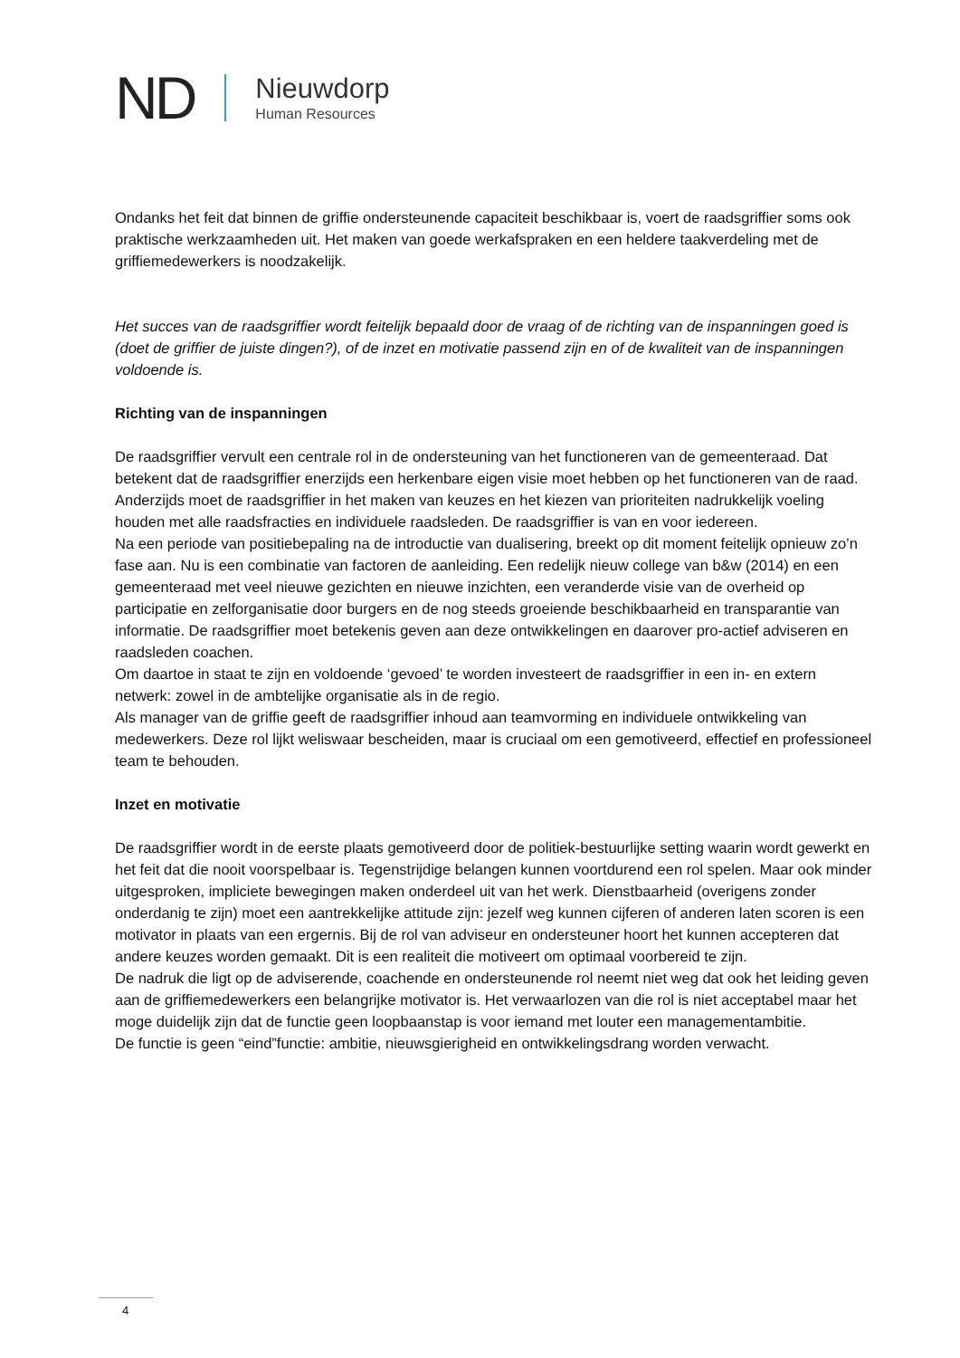ND
Nieuwdorp
Human Resources
Ondanks het feit dat binnen de griffie ondersteunende capaciteit beschikbaar is, voert de raadsgriffier soms ook praktische werkzaamheden uit. Het maken van goede werkafspraken en een heldere taakverdeling met de griffiemedewerkers is noodzakelijk.
Het succes van de raadsgriffier wordt feitelijk bepaald door de vraag of de richting van de inspanningen goed is (doet de griffier de juiste dingen?), of de inzet en motivatie passend zijn en of de kwaliteit van de inspanningen voldoende is.
Richting van de inspanningen
De raadsgriffier vervult een centrale rol in de ondersteuning van het functioneren van de gemeenteraad. Dat betekent dat de raadsgriffier enerzijds een herkenbare eigen visie moet hebben op het functioneren van de raad. Anderzijds moet de raadsgriffier in het maken van keuzes en het kiezen van prioriteiten nadrukkelijk voeling houden met alle raadsfracties en individuele raadsleden. De raadsgriffier is van en voor iedereen.
Na een periode van positiebepaling na de introductie van dualisering, breekt op dit moment feitelijk opnieuw zo’n fase aan. Nu is een combinatie van factoren de aanleiding. Een redelijk nieuw college van b&w (2014) en een gemeenteraad met veel nieuwe gezichten en nieuwe inzichten, een veranderde visie van de overheid op participatie en zelforganisatie door burgers en de nog steeds groeiende beschikbaarheid en transparantie van informatie. De raadsgriffier moet betekenis geven aan deze ontwikkelingen en daarover pro-actief adviseren en raadsleden coachen.
Om daartoe in staat te zijn en voldoende ‘gevoed’ te worden investeert de raadsgriffier in een in- en extern netwerk: zowel in de ambtelijke organisatie als in de regio.
Als manager van de griffie geeft de raadsgriffier inhoud aan teamvorming en individuele ontwikkeling van medewerkers. Deze rol lijkt weliswaar bescheiden, maar is cruciaal om een gemotiveerd, effectief en professioneel team te behouden.
Inzet en motivatie
De raadsgriffier wordt in de eerste plaats gemotiveerd door de politiek-bestuurlijke setting waarin wordt gewerkt en het feit dat die nooit voorspelbaar is. Tegenstrijdige belangen kunnen voortdurend een rol spelen. Maar ook minder uitgesproken, impliciete bewegingen maken onderdeel uit van het werk. Dienstbaarheid (overigens zonder onderdanig te zijn) moet een aantrekkelijke attitude zijn: jezelf weg kunnen cijferen of anderen laten scoren is een motivator in plaats van een ergernis. Bij de rol van adviseur en ondersteuner hoort het kunnen accepteren dat andere keuzes worden gemaakt. Dit is een realiteit die motiveert om optimaal voorbereid te zijn.
De nadruk die ligt op de adviserende, coachende en ondersteunende rol neemt niet weg dat ook het leiding geven aan de griffiemedewerkers een belangrijke motivator is. Het verwaarlozen van die rol is niet acceptabel maar het moge duidelijk zijn dat de functie geen loopbaanstap is voor iemand met louter een managementambitie.
De functie is geen “eind”functie: ambitie, nieuwsgierigheid en ontwikkelingsdrang worden verwacht.
4